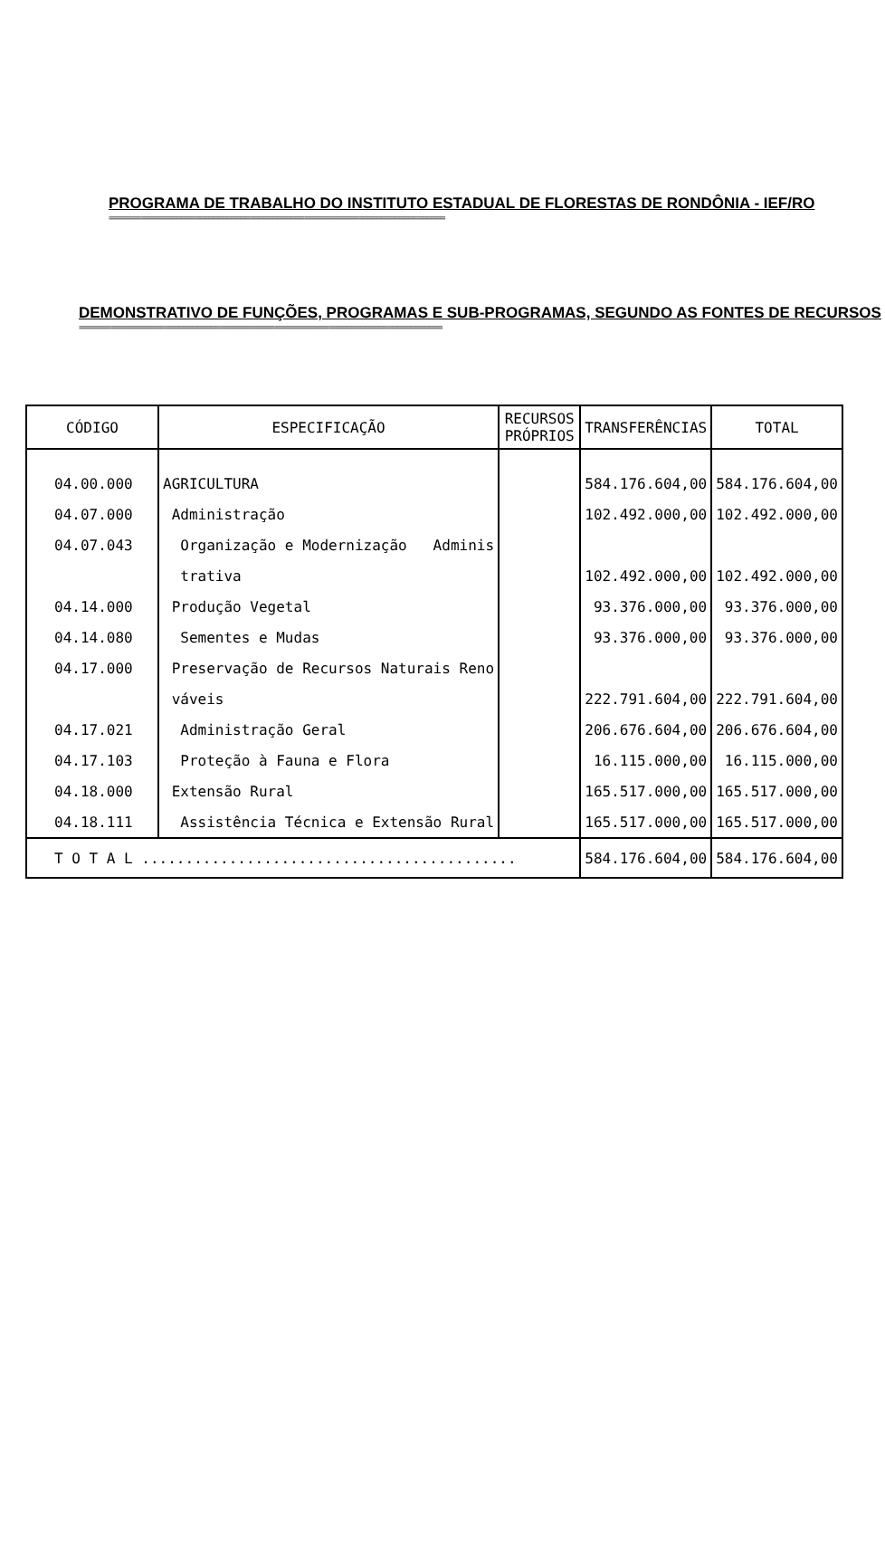PROGRAMA DE TRABALHO DO INSTITUTO ESTADUAL DE FLORESTAS DE RONDÔNIA - IEF/RO
==========================================================================
DEMONSTRATIVO DE FUNÇÕES, PROGRAMAS E SUB-PROGRAMAS, SEGUNDO AS FONTES DE RECURSOS
================================================================================
| CÓDIGO | ESPECIFICAÇÃO | RECURSOS PRÓPRIOS | TRANSFERÊNCIAS | TOTAL |
| --- | --- | --- | --- | --- |
| 04.00.000 | AGRICULTURA | | 584.176.604,00 | 584.176.604,00 |
| 04.07.000 | Administração | | 102.492.000,00 | 102.492.000,00 |
| 04.07.043 | Organização e Modernização Adminis | | | |
| | trativa | | 102.492.000,00 | 102.492.000,00 |
| 04.14.000 | Produção Vegetal | | 93.376.000,00 | 93.376.000,00 |
| 04.14.080 | Sementes e Mudas | | 93.376.000,00 | 93.376.000,00 |
| 04.17.000 | Preservação de Recursos Naturais Reno | | | |
| | váveis | | 222.791.604,00 | 222.791.604,00 |
| 04.17.021 | Administração Geral | | 206.676.604,00 | 206.676.604,00 |
| 04.17.103 | Proteção à Fauna e Flora | | 16.115.000,00 | 16.115.000,00 |
| 04.18.000 | Extensão Rural | | 165.517.000,00 | 165.517.000,00 |
| 04.18.111 | Assistência Técnica e Extensão Rural | | 165.517.000,00 | 165.517.000,00 |
| T O T A L ........................................... | | | 584.176.604,00 | 584.176.604,00 |